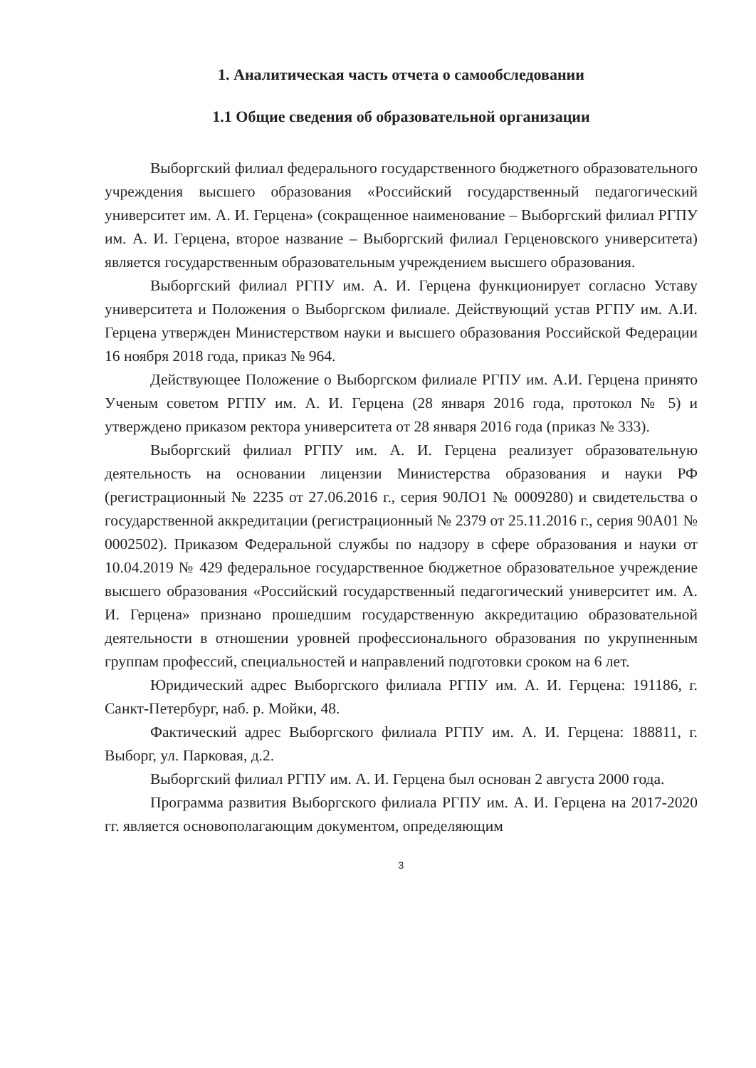1. Аналитическая часть отчета о самообследовании
1.1 Общие сведения об образовательной организации
Выборгский филиал федерального государственного бюджетного образовательного учреждения высшего образования «Российский государственный педагогический университет им. А. И. Герцена» (сокращенное наименование – Выборгский филиал РГПУ им. А. И. Герцена, второе название – Выборгский филиал Герценовского университета) является государственным образовательным учреждением высшего образования.
Выборгский филиал РГПУ им. А. И. Герцена функционирует согласно Уставу университета и Положения о Выборгском филиале. Действующий устав РГПУ им. А.И. Герцена утвержден Министерством науки и высшего образования Российской Федерации 16 ноября 2018 года, приказ № 964.
Действующее Положение о Выборгском филиале РГПУ им. А.И. Герцена принято Ученым советом РГПУ им. А. И. Герцена (28 января 2016 года, протокол № 5) и утверждено приказом ректора университета от 28 января 2016 года (приказ № 333).
Выборгский филиал РГПУ им. А. И. Герцена реализует образовательную деятельность на основании лицензии Министерства образования и науки РФ (регистрационный № 2235 от 27.06.2016 г., серия 90ЛО1 № 0009280) и свидетельства о государственной аккредитации (регистрационный № 2379 от 25.11.2016 г., серия 90А01 № 0002502). Приказом Федеральной службы по надзору в сфере образования и науки от 10.04.2019 № 429 федеральное государственное бюджетное образовательное учреждение высшего образования «Российский государственный педагогический университет им. А. И. Герцена» признано прошедшим государственную аккредитацию образовательной деятельности в отношении уровней профессионального образования по укрупненным группам профессий, специальностей и направлений подготовки сроком на 6 лет.
Юридический адрес Выборгского филиала РГПУ им. А. И. Герцена: 191186, г. Санкт-Петербург, наб. р. Мойки, 48.
Фактический адрес Выборгского филиала РГПУ им. А. И. Герцена: 188811, г. Выборг, ул. Парковая, д.2.
Выборгский филиал РГПУ им. А. И. Герцена был основан 2 августа 2000 года.
Программа развития Выборгского филиала РГПУ им. А. И. Герцена на 2017-2020 гг. является основополагающим документом, определяющим
3